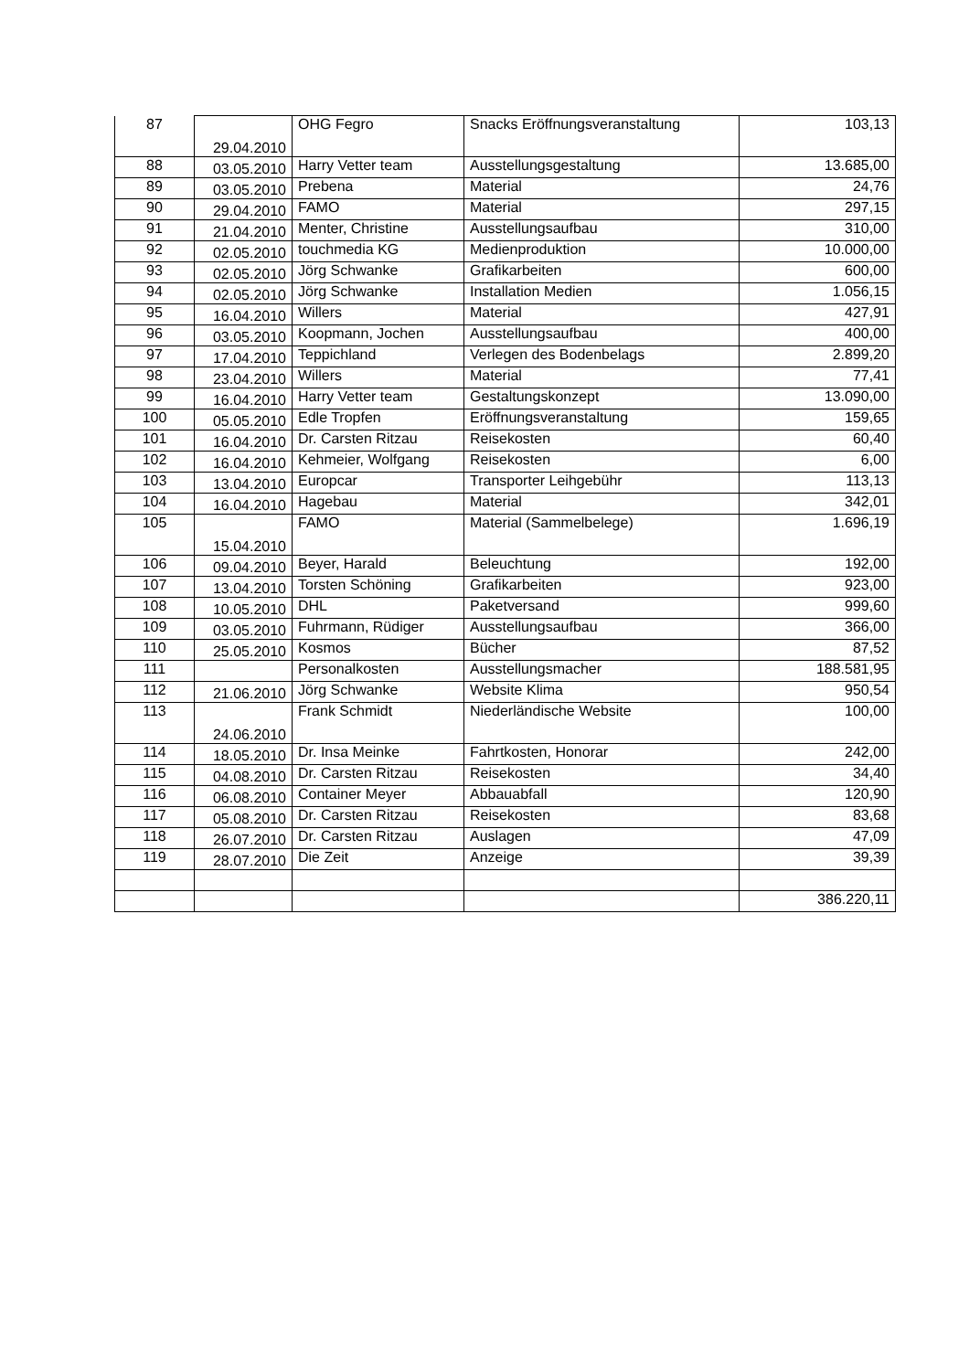| 87 | 29.04.2010 | OHG Fegro | Snacks Eröffnungsveranstaltung | 103,13 |
| 88 | 03.05.2010 | Harry Vetter team | Ausstellungsgestaltung | 13.685,00 |
| 89 | 03.05.2010 | Prebena | Material | 24,76 |
| 90 | 29.04.2010 | FAMO | Material | 297,15 |
| 91 | 21.04.2010 | Menter, Christine | Ausstellungsaufbau | 310,00 |
| 92 | 02.05.2010 | touchmedia KG | Medienproduktion | 10.000,00 |
| 93 | 02.05.2010 | Jörg Schwanke | Grafikarbeiten | 600,00 |
| 94 | 02.05.2010 | Jörg Schwanke | Installation Medien | 1.056,15 |
| 95 | 16.04.2010 | Willers | Material | 427,91 |
| 96 | 03.05.2010 | Koopmann, Jochen | Ausstellungsaufbau | 400,00 |
| 97 | 17.04.2010 | Teppichland | Verlegen des Bodenbelags | 2.899,20 |
| 98 | 23.04.2010 | Willers | Material | 77,41 |
| 99 | 16.04.2010 | Harry Vetter team | Gestaltungskonzept | 13.090,00 |
| 100 | 05.05.2010 | Edle Tropfen | Eröffnungsveranstaltung | 159,65 |
| 101 | 16.04.2010 | Dr. Carsten Ritzau | Reisekosten | 60,40 |
| 102 | 16.04.2010 | Kehmeier, Wolfgang | Reisekosten | 6,00 |
| 103 | 13.04.2010 | Europcar | Transporter Leihgebühr | 113,13 |
| 104 | 16.04.2010 | Hagebau | Material | 342,01 |
| 105 | 15.04.2010 | FAMO | Material (Sammelbelege) | 1.696,19 |
| 106 | 09.04.2010 | Beyer, Harald | Beleuchtung | 192,00 |
| 107 | 13.04.2010 | Torsten Schöning | Grafikarbeiten | 923,00 |
| 108 | 10.05.2010 | DHL | Paketversand | 999,60 |
| 109 | 03.05.2010 | Fuhrmann, Rüdiger | Ausstellungsaufbau | 366,00 |
| 110 | 25.05.2010 | Kosmos | Bücher | 87,52 |
| 111 | | Personalkosten | Ausstellungsmacher | 188.581,95 |
| 112 | 21.06.2010 | Jörg Schwanke | Website Klima | 950,54 |
| 113 | 24.06.2010 | Frank Schmidt | Niederländische Website | 100,00 |
| 114 | 18.05.2010 | Dr. Insa Meinke | Fahrtkosten, Honorar | 242,00 |
| 115 | 04.08.2010 | Dr. Carsten Ritzau | Reisekosten | 34,40 |
| 116 | 06.08.2010 | Container Meyer | Abbauabfall | 120,90 |
| 117 | 05.08.2010 | Dr. Carsten Ritzau | Reisekosten | 83,68 |
| 118 | 26.07.2010 | Dr. Carsten Ritzau | Auslagen | 47,09 |
| 119 | 28.07.2010 | Die Zeit | Anzeige | 39,39 |
| | | | | 386.220,11 |